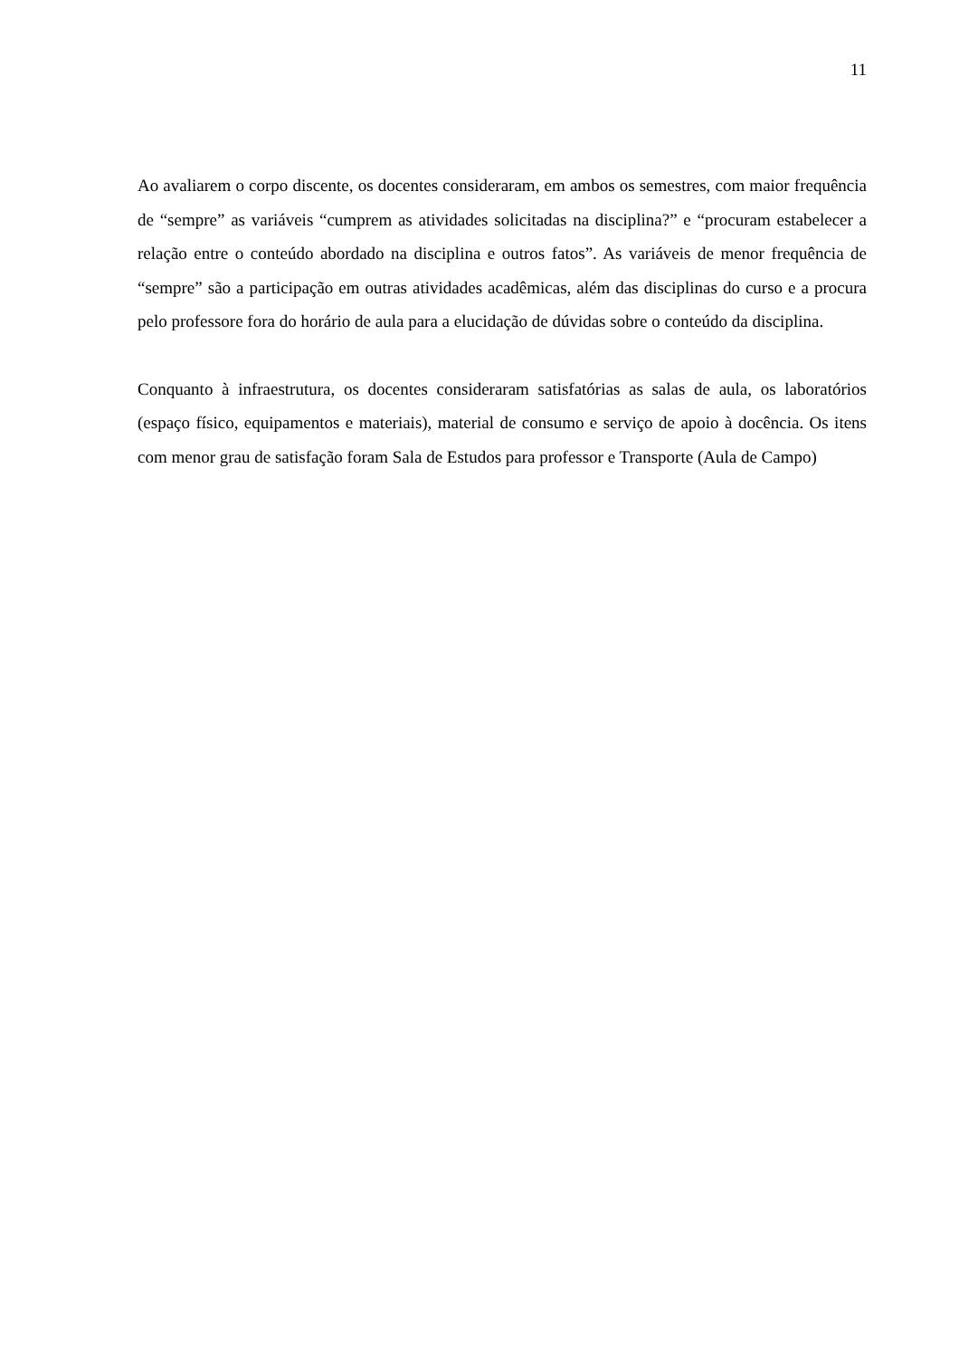11
Ao avaliarem o corpo discente, os docentes consideraram, em ambos os semestres, com maior frequência de “sempre” as variáveis “cumprem as atividades solicitadas na disciplina?” e “procuram estabelecer a relação entre o conteúdo abordado na disciplina e outros fatos”. As variáveis de menor frequência de “sempre” são a participação em outras atividades acadêmicas, além das disciplinas do curso e a procura pelo professore fora do horário de aula para a elucidação de dúvidas sobre o conteúdo da disciplina.
Conquanto à infraestrutura, os docentes consideraram satisfatórias as salas de aula, os laboratórios (espaço físico, equipamentos e materiais), material de consumo e serviço de apoio à docência. Os itens com menor grau de satisfação foram Sala de Estudos para professor e Transporte (Aula de Campo)